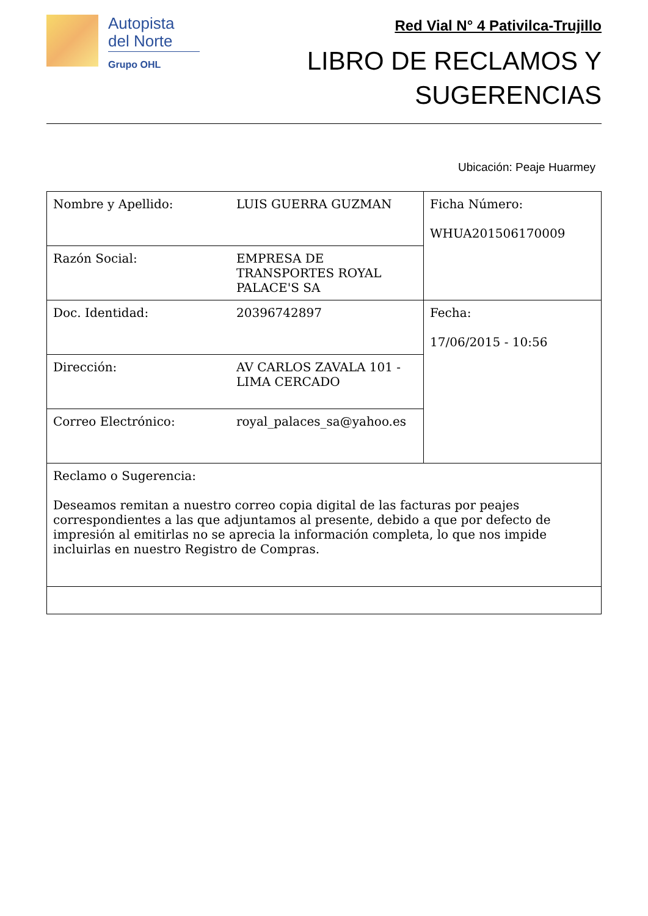Autopista
del Norte
Grupo OHL
Red Vial N° 4 Pativilca-Trujillo
LIBRO DE RECLAMOS Y
SUGERENCIAS
Ubicación: Peaje Huarmey
| Nombre y Apellido: | LUIS GUERRA GUZMAN | Ficha Número: WHUA201506170009 |
| Razón Social: | EMPRESA DE TRANSPORTES ROYAL PALACE'S SA | |
| Doc. Identidad: | 20396742897 | Fecha: 17/06/2015 - 10:56 |
| Dirección: | AV CARLOS ZAVALA 101 - LIMA CERCADO | |
| Correo Electrónico: | royal_palaces_sa@yahoo.es | |
| Reclamo o Sugerencia: Deseamos remitan a nuestro correo copia digital de las facturas por peajes correspondientes a las que adjuntamos al presente, debido a que por defecto de impresión al emitirlas no se aprecia la información completa, lo que nos impide incluirlas en nuestro Registro de Compras. | | |